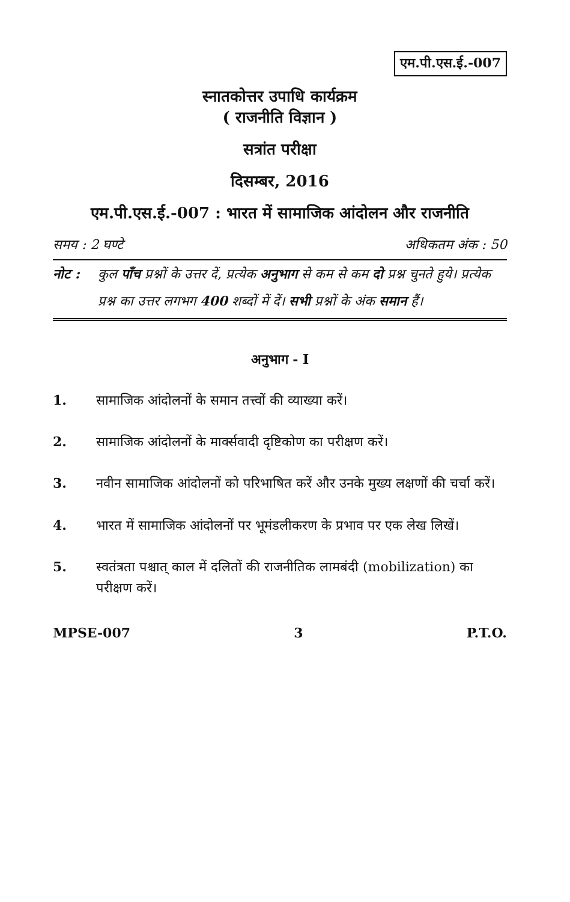एम.पी.एस.ई.-007
स्नातकोत्तर उपाधि कार्यक्रम
( राजनीति विज्ञान )
सत्रांत परीक्षा
दिसम्बर, 2016
एम.पी.एस.ई.-007 : भारत में सामाजिक आंदोलन और राजनीति
समय : 2 घण्टे अधिकतम अंक : 50
नोट : कुल पाँच प्रश्नों के उत्तर दें, प्रत्येक अनुभाग से कम से कम दो प्रश्न चुनते हुये। प्रत्येक प्रश्न का उत्तर लगभग 400 शब्दों में दें। सभी प्रश्नों के अंक समान हैं।
अनुभाग - I
1. सामाजिक आंदोलनों के समान तत्त्वों की व्याख्या करें।
2. सामाजिक आंदोलनों के मार्क्सवादी दृष्टिकोण का परीक्षण करें।
3. नवीन सामाजिक आंदोलनों को परिभाषित करें और उनके मुख्य लक्षणों की चर्चा करें।
4. भारत में सामाजिक आंदोलनों पर भूमंडलीकरण के प्रभाव पर एक लेख लिखें।
5. स्वतंत्रता पश्चात् काल में दलितों की राजनीतिक लामबंदी (mobilization) का परीक्षण करें।
MPSE-007 3 P.T.O.